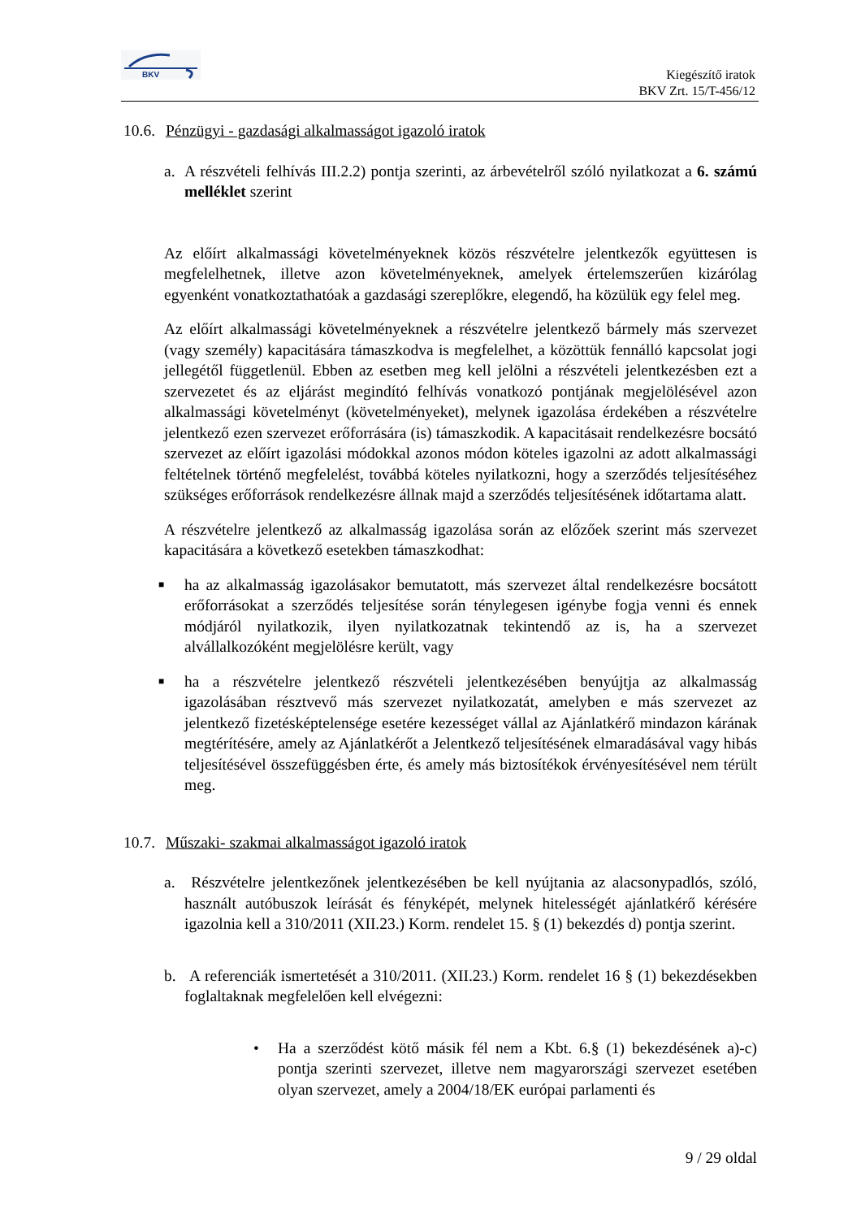BKV
Kiegészítő iratok
BKV Zrt. 15/T-456/12
10.6. Pénzügyi - gazdasági alkalmasságot igazoló iratok
a. A részvételi felhívás III.2.2) pontja szerinti, az árbevételről szóló nyilatkozat a 6. számú melléklet szerint
Az előírt alkalmassági követelményeknek közös részvételre jelentkezők együttesen is megfelelhetnek, illetve azon követelményeknek, amelyek értelemszerűen kizárólag egyenként vonatkoztathatóak a gazdasági szereplőkre, elegendő, ha közülük egy felel meg.
Az előírt alkalmassági követelményeknek a részvételre jelentkező bármely más szervezet (vagy személy) kapacitására támaszkodva is megfelelhet, a közöttük fennálló kapcsolat jogi jellegétől függetlenül. Ebben az esetben meg kell jelölni a részvételi jelentkezésben ezt a szervezetet és az eljárást megindító felhívás vonatkozó pontjának megjelölésével azon alkalmassági követelményt (követelményeket), melynek igazolása érdekében a részvételre jelentkező ezen szervezet erőforrására (is) támaszkodik. A kapacitásait rendelkezésre bocsátó szervezet az előírt igazolási módokkal azonos módon köteles igazolni az adott alkalmassági feltételnek történő megfelelést, továbbá köteles nyilatkozni, hogy a szerződés teljesítéséhez szükséges erőforrások rendelkezésre állnak majd a szerződés teljesítésének időtartama alatt.
A részvételre jelentkező az alkalmasság igazolása során az előzőek szerint más szervezet kapacitására a következő esetekben támaszkodhat:
■ ha az alkalmasság igazolásakor bemutatott, más szervezet által rendelkezésre bocsátott erőforrásokat a szerződés teljesítése során ténylegesen igénybe fogja venni és ennek módjáról nyilatkozik, ilyen nyilatkozatnak tekintendő az is, ha a szervezet alvállalkozóként megjelölésre került, vagy
■ ha a részvételre jelentkező részvételi jelentkezésében benyújtja az alkalmasság igazolásában résztvevő más szervezet nyilatkozatát, amelyben e más szervezet az jelentkező fizetésképtelensége esetére kezességet vállal az Ajánlatkérő mindazon kárának megtérítésére, amely az Ajánlatkérőt a Jelentkező teljesítésének elmaradásával vagy hibás teljesítésével összefüggésben érte, és amely más biztosítékok érvényesítésével nem térült meg.
10.7. Műszaki- szakmai alkalmasságot igazoló iratok
a. Részvételre jelentkezőnek jelentkezésében be kell nyújtania az alacsonypadlós, szóló, használt autóbuszok leírását és fényképét, melynek hitelességét ajánlatkérő kérésére igazolnia kell a 310/2011 (XII.23.) Korm. rendelet 15. § (1) bekezdés d) pontja szerint.
b. A referenciák ismertetését a 310/2011. (XII.23.) Korm. rendelet 16 § (1) bekezdésekben foglaltaknak megfelelően kell elvégezni:
• Ha a szerződést kötő másik fél nem a Kbt. 6.§ (1) bekezdésének a)-c) pontja szerinti szervezet, illetve nem magyarországi szervezet esetében olyan szervezet, amely a 2004/18/EK európai parlamenti és
9 / 29 oldal